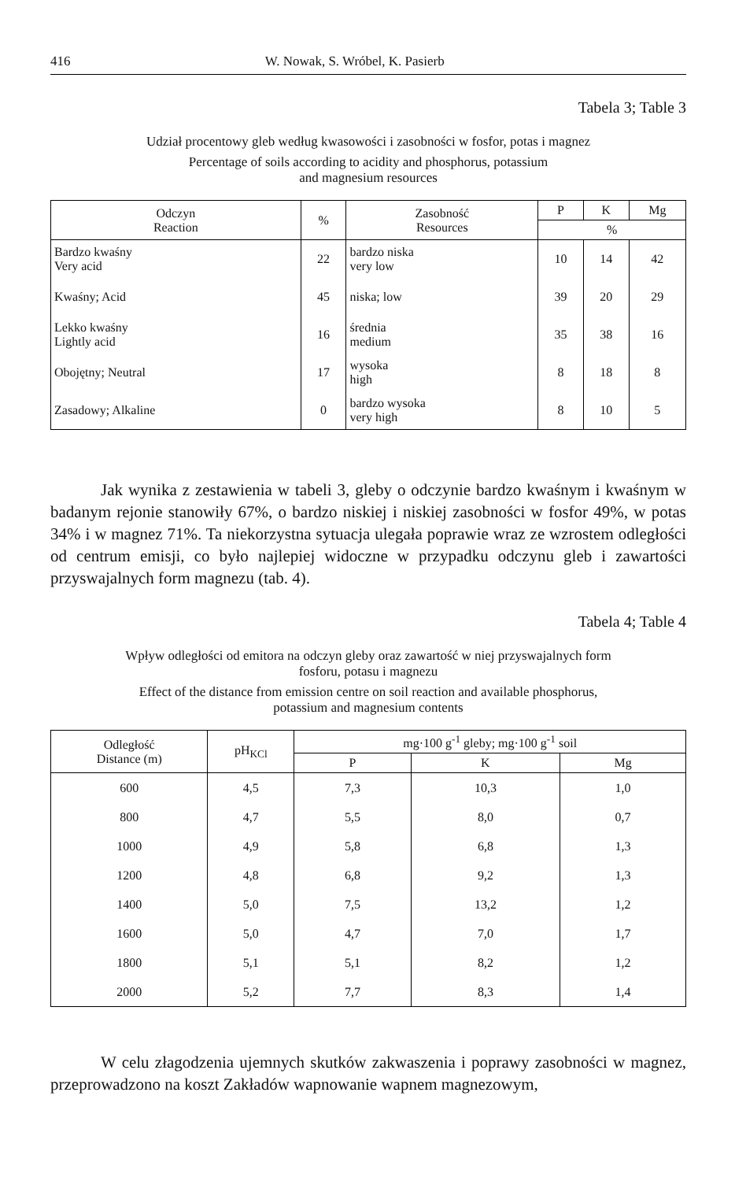416 W. Nowak, S. Wróbel, K. Pasierb
Tabela 3; Table 3
Udział procentowy gleb według kwasowości i zasobności w fosfor, potas i magnez
Percentage of soils according to acidity and phosphorus, potassium
and magnesium resources
| Odczyn Reaction | % | Zasobność Resources | P | K | Mg |
| --- | --- | --- | --- | --- | --- |
| | | | % | | |
| Bardzo kwaśny Very acid | 22 | bardzo niska very low | 10 | 14 | 42 |
| Kwaśny; Acid | 45 | niska; low | 39 | 20 | 29 |
| Lekko kwaśny Lightly acid | 16 | średnia medium | 35 | 38 | 16 |
| Obojętny; Neutral | 17 | wysoka high | 8 | 18 | 8 |
| Zasadowy; Alkaline | 0 | bardzo wysoka very high | 8 | 10 | 5 |
Jak wynika z zestawienia w tabeli 3, gleby o odczynie bardzo kwaśnym i kwaśnym w badanym rejonie stanowiły 67%, o bardzo niskiej i niskiej zasobności w fosfor 49%, w potas 34% i w magnez 71%. Ta niekorzystna sytuacja ulegała poprawie wraz ze wzrostem odległości od centrum emisji, co było najlepiej widoczne w przypadku odczynu gleb i zawartości przyswajalnych form magnezu (tab. 4).
Tabela 4; Table 4
Wpływ odległości od emitora na odczyn gleby oraz zawartość w niej przyswajalnych form
fosforu, potasu i magnezu
Effect of the distance from emission centre on soil reaction and available phosphorus,
potassium and magnesium contents
| Odległość Distance (m) | pH<sub>KCl</sub> | mg·100 g<sup>-1</sup> gleby; mg·100 g<sup>-1</sup> soil | | |
| --- | --- | --- | --- | --- |
| | | P | K | Mg |
| 600 | 4,5 | 7,3 | 10,3 | 1,0 |
| 800 | 4,7 | 5,5 | 8,0 | 0,7 |
| 1000 | 4,9 | 5,8 | 6,8 | 1,3 |
| 1200 | 4,8 | 6,8 | 9,2 | 1,3 |
| 1400 | 5,0 | 7,5 | 13,2 | 1,2 |
| 1600 | 5,0 | 4,7 | 7,0 | 1,7 |
| 1800 | 5,1 | 5,1 | 8,2 | 1,2 |
| 2000 | 5,2 | 7,7 | 8,3 | 1,4 |
W celu złagodzenia ujemnych skutków zakwaszenia i poprawy zasobności w magnez, przeprowadzono na koszt Zakładów wapnowanie wapnem magnezowym,